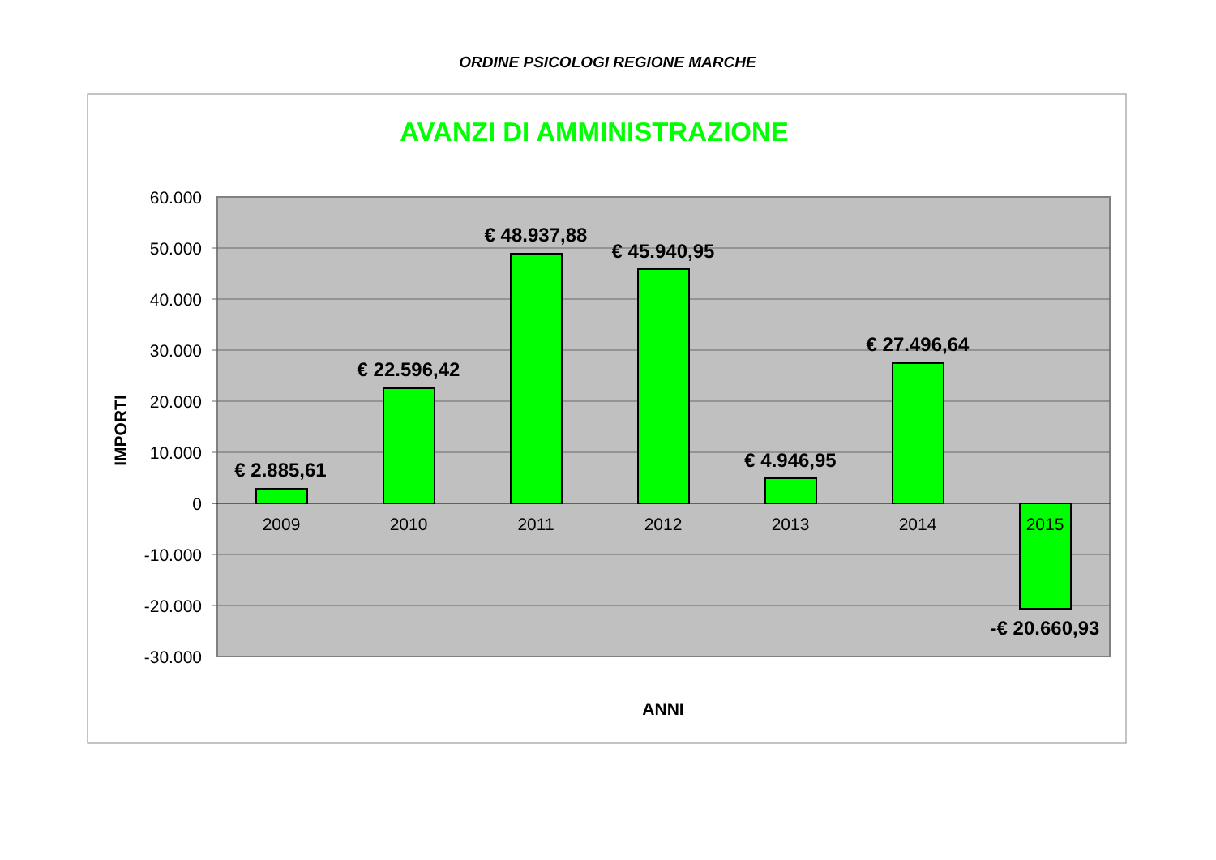ORDINE PSICOLOGI REGIONE MARCHE
AVANZI DI AMMINISTRAZIONE
60.000
50.000
40.000
30.000
20.000
10.000
0
-10.000
-20.000
-30.000
IMPORTI
2009
2010
2011
2012
2013
2014
2015
€ 2.885,61
€ 22.596,42
€ 48.937,88
€ 45.940,95
€ 4.946,95
€ 27.496,64
-€ 20.660,93
ANNI